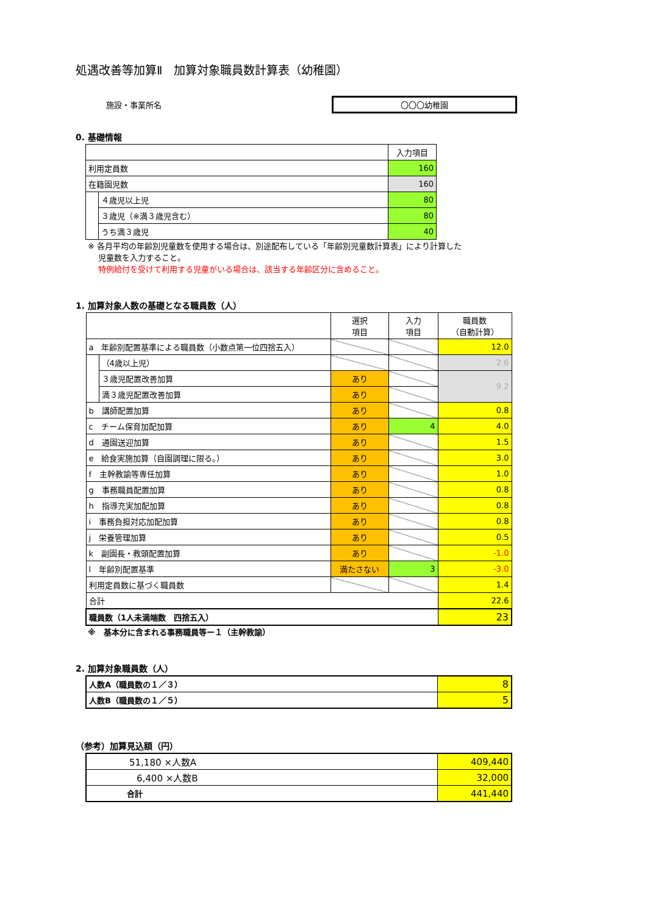処遇改善等加算Ⅱ　加算対象職員数計算表（幼稚園）
施設・事業所名 〇〇〇幼稚園
0. 基礎情報
| | | 入力項目 |
| 利用定員数 | | 160 |
| 在籍園児数 | | 160 |
| | ４歳児以上児 | 80 |
| | ３歳児（※満３歳児含む） | 80 |
| | うち満３歳児 | 40 |
※ 各月平均の年齢別児童数を使用する場合は、別途配布している「年齢別児童数計算表」により計算した
　 児童数を入力すること。
　 特例給付を受けて利用する児童がいる場合は、該当する年齢区分に含めること。
1. 加算対象人数の基礎となる職員数（人）
| | | 選択 項目 | 入力 項目 | 職員数 （自動計算） |
| a 年齢別配置基準による職員数（小数点第一位四捨五入） | | | | 12.0 |
| | （4歳以上児） | | | 2.6 |
| | ３歳児配置改善加算 | あり | | 9.2 |
| | 満３歳児配置改善加算 | あり | | |
| b 講師配置加算 | | あり | | 0.8 |
| c チーム保育加配加算 | | あり | 4 | 4.0 |
| d 通園送迎加算 | | あり | | 1.5 |
| e 給食実施加算（自園調理に限る。） | | あり | | 3.0 |
| f 主幹教諭等専任加算 | | あり | | 1.0 |
| g 事務職員配置加算 | | あり | | 0.8 |
| h 指導充実加配加算 | | あり | | 0.8 |
| i 事務負担対応加配加算 | | あり | | 0.8 |
| j 栄養管理加算 | | あり | | 0.5 |
| k 副園長・教頭配置加算 | | あり | | -1.0 |
| l 年齢別配置基準 | | 満たさない | 3 | -3.0 |
| 利用定員数に基づく職員数 | | | | 1.4 |
| 合計 | | | | 22.6 |
| 職員数（1人未満端数 四捨五入） | | | | 23 |
※　基本分に含まれる事務職員等ー１（主幹教諭）
2. 加算対象職員数（人）
| 人数A（職員数の１／３） | 8 |
| 人数B（職員数の１／５） | 5 |
（参考）加算見込額（円）
| 51,180 ×人数A | 409,440 |
| 6,400 ×人数B | 32,000 |
| 合計 | 441,440 |